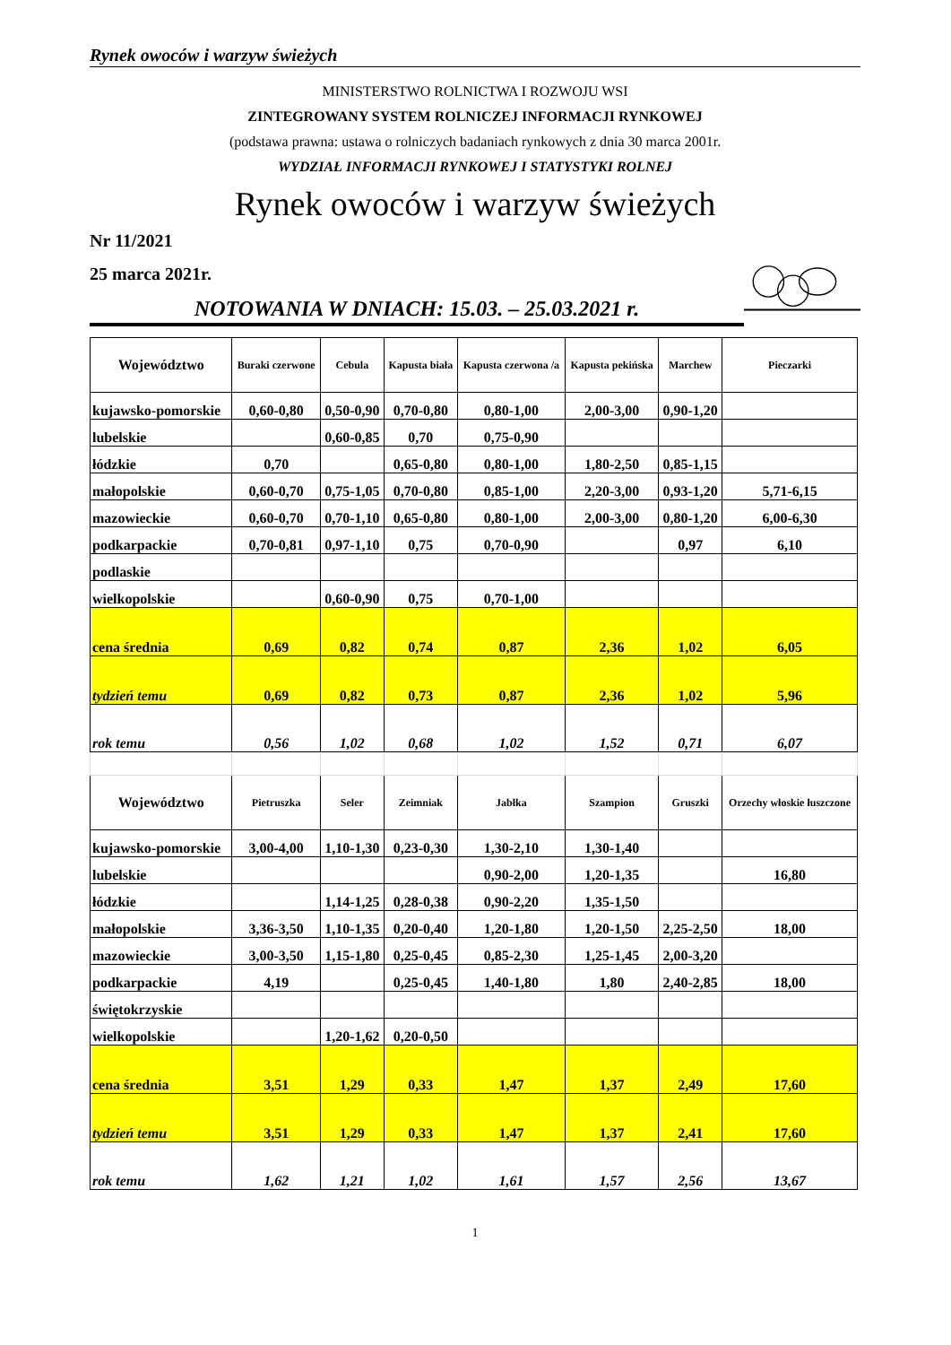Rynek owoców i warzyw świeżych
MINISTERSTWO ROLNICTWA I ROZWOJU WSI
ZINTEGROWANY SYSTEM ROLNICZEJ INFORMACJI RYNKOWEJ
(podstawa prawna: ustawa o rolniczych badaniach rynkowych z dnia 30 marca 2001r.
WYDZIAŁ INFORMACJI RYNKOWEJ I STATYSTYKI ROLNEJ
Rynek owoców i warzyw świeżych
Nr 11/2021
25 marca 2021r.
NOTOWANIA W DNIACH: 15.03. – 25.03.2021 r.
| Województwo | Buraki czerwone | Cebula | Kapusta biała | Kapusta czerwona /a | Kapusta pekińska | Marchew | Pieczarki |
| --- | --- | --- | --- | --- | --- | --- | --- |
| kujawsko-pomorskie | 0,60-0,80 | 0,50-0,90 | 0,70-0,80 | 0,80-1,00 | 2,00-3,00 | 0,90-1,20 | |
| lubelskie | | 0,60-0,85 | 0,70 | 0,75-0,90 | | | |
| łódzkie | 0,70 | | 0,65-0,80 | 0,80-1,00 | 1,80-2,50 | 0,85-1,15 | |
| małopolskie | 0,60-0,70 | 0,75-1,05 | 0,70-0,80 | 0,85-1,00 | 2,20-3,00 | 0,93-1,20 | 5,71-6,15 |
| mazowieckie | 0,60-0,70 | 0,70-1,10 | 0,65-0,80 | 0,80-1,00 | 2,00-3,00 | 0,80-1,20 | 6,00-6,30 |
| podkarpackie | 0,70-0,81 | 0,97-1,10 | 0,75 | 0,70-0,90 | | 0,97 | 6,10 |
| podlaskie | | | | | | | |
| wielkopolskie | | 0,60-0,90 | 0,75 | 0,70-1,00 | | | |
| cena średnia | 0,69 | 0,82 | 0,74 | 0,87 | 2,36 | 1,02 | 6,05 |
| tydzień temu | 0,69 | 0,82 | 0,73 | 0,87 | 2,36 | 1,02 | 5,96 |
| rok temu | 0,56 | 1,02 | 0,68 | 1,02 | 1,52 | 0,71 | 6,07 |
| Województwo | Pietruszka | Seler | Zeimniak | Jabłka | Szampion | Gruszki | Orzechy włoskie łuszczone |
| kujawsko-pomorskie | 3,00-4,00 | 1,10-1,30 | 0,23-0,30 | 1,30-2,10 | 1,30-1,40 | | |
| lubelskie | | | | 0,90-2,00 | 1,20-1,35 | | 16,80 |
| łódzkie | | 1,14-1,25 | 0,28-0,38 | 0,90-2,20 | 1,35-1,50 | | |
| małopolskie | 3,36-3,50 | 1,10-1,35 | 0,20-0,40 | 1,20-1,80 | 1,20-1,50 | 2,25-2,50 | 18,00 |
| mazowieckie | 3,00-3,50 | 1,15-1,80 | 0,25-0,45 | 0,85-2,30 | 1,25-1,45 | 2,00-3,20 | |
| podkarpackie | 4,19 | | 0,25-0,45 | 1,40-1,80 | 1,80 | 2,40-2,85 | 18,00 |
| świętokrzyskie | | | | | | | |
| wielkopolskie | | 1,20-1,62 | 0,20-0,50 | | | | |
| cena średnia | 3,51 | 1,29 | 0,33 | 1,47 | 1,37 | 2,49 | 17,60 |
| tydzień temu | 3,51 | 1,29 | 0,33 | 1,47 | 1,37 | 2,41 | 17,60 |
| rok temu | 1,62 | 1,21 | 1,02 | 1,61 | 1,57 | 2,56 | 13,67 |
1